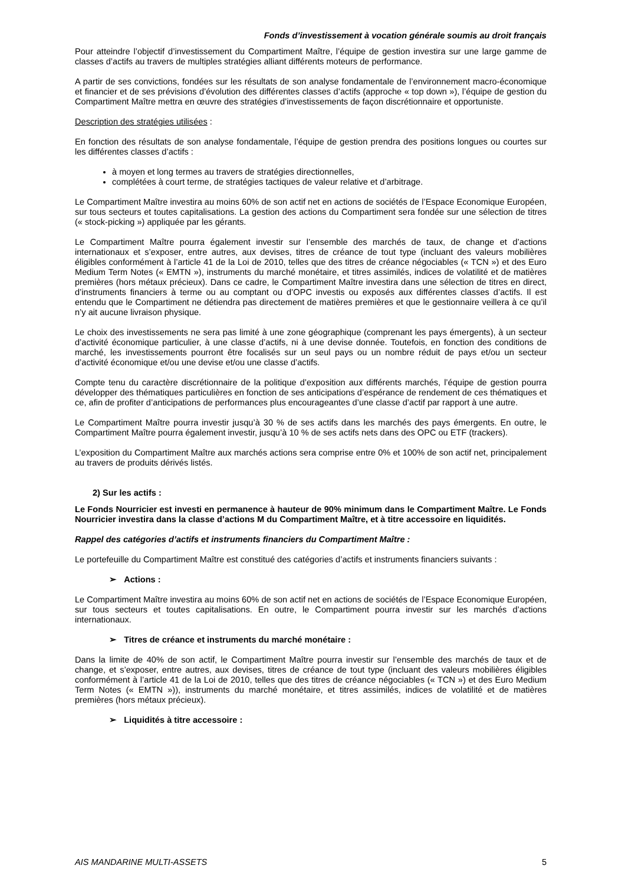Fonds d’investissement à vocation générale soumis au droit français
Pour atteindre l’objectif d’investissement du Compartiment Maître, l’équipe de gestion investira sur une large gamme de classes d’actifs au travers de multiples stratégies alliant différents moteurs de performance.
A partir de ses convictions, fondées sur les résultats de son analyse fondamentale de l’environnement macro-économique et financier et de ses prévisions d’évolution des différentes classes d’actifs (approche « top down »), l’équipe de gestion du Compartiment Maître mettra en œuvre des stratégies d’investissements de façon discrétionnaire et opportuniste.
Description des stratégies utilisées :
En fonction des résultats de son analyse fondamentale, l’équipe de gestion prendra des positions longues ou courtes sur les différentes classes d’actifs :
à moyen et long termes au travers de stratégies directionnelles,
complétées à court terme, de stratégies tactiques de valeur relative et d’arbitrage.
Le Compartiment Maître investira au moins 60% de son actif net en actions de sociétés de l’Espace Economique Européen, sur tous secteurs et toutes capitalisations. La gestion des actions du Compartiment sera fondée sur une sélection de titres (« stock-picking ») appliquée par les gérants.
Le Compartiment Maître pourra également investir sur l’ensemble des marchés de taux, de change et d’actions internationaux et s’exposer, entre autres, aux devises, titres de créance de tout type (incluant des valeurs mobilières éligibles conformément à l’article 41 de la Loi de 2010, telles que des titres de créance négociables (« TCN ») et des Euro Medium Term Notes (« EMTN »), instruments du marché monétaire, et titres assimilés, indices de volatilité et de matières premières (hors métaux précieux). Dans ce cadre, le Compartiment Maître investira dans une sélection de titres en direct, d’instruments financiers à terme ou au comptant ou d’OPC investis ou exposés aux différentes classes d’actifs. Il est entendu que le Compartiment ne détiendra pas directement de matières premières et que le gestionnaire veillera à ce qu’il n’y ait aucune livraison physique.
Le choix des investissements ne sera pas limité à une zone géographique (comprenant les pays émergents), à un secteur d’activité économique particulier, à une classe d’actifs, ni à une devise donnée. Toutefois, en fonction des conditions de marché, les investissements pourront être focalisés sur un seul pays ou un nombre réduit de pays et/ou un secteur d’activité économique et/ou une devise et/ou une classe d’actifs.
Compte tenu du caractère discrétionnaire de la politique d’exposition aux différents marchés, l’équipe de gestion pourra développer des thématiques particulières en fonction de ses anticipations d’espérance de rendement de ces thématiques et ce, afin de profiter d’anticipations de performances plus encourageantes d’une classe d’actif par rapport à une autre.
Le Compartiment Maître pourra investir jusqu’à 30 % de ses actifs dans les marchés des pays émergents. En outre, le Compartiment Maître pourra également investir, jusqu’à 10 % de ses actifs nets dans des OPC ou ETF (trackers).
L’exposition du Compartiment Maître aux marchés actions sera comprise entre 0% et 100% de son actif net, principalement au travers de produits dérivés listés.
2) Sur les actifs :
Le Fonds Nourricier est investi en permanence à hauteur de 90% minimum dans le Compartiment Maître. Le Fonds Nourricier investira dans la classe d’actions M du Compartiment Maître, et à titre accessoire en liquidités.
Rappel des catégories d’actifs et instruments financiers du Compartiment Maître :
Le portefeuille du Compartiment Maître est constitué des catégories d’actifs et instruments financiers suivants :
➢ Actions :
Le Compartiment Maître investira au moins 60% de son actif net en actions de sociétés de l’Espace Economique Européen, sur tous secteurs et toutes capitalisations. En outre, le Compartiment pourra investir sur les marchés d’actions internationaux.
➢ Titres de créance et instruments du marché monétaire :
Dans la limite de 40% de son actif, le Compartiment Maître pourra investir sur l’ensemble des marchés de taux et de change, et s’exposer, entre autres, aux devises, titres de créance de tout type (incluant des valeurs mobilières éligibles conformément à l’article 41 de la Loi de 2010, telles que des titres de créance négociables (« TCN ») et des Euro Medium Term Notes (« EMTN »)), instruments du marché monétaire, et titres assimilés, indices de volatilité et de matières premières (hors métaux précieux).
➢ Liquidités à titre accessoire :
AIS MANDARINE MULTI-ASSETS 5